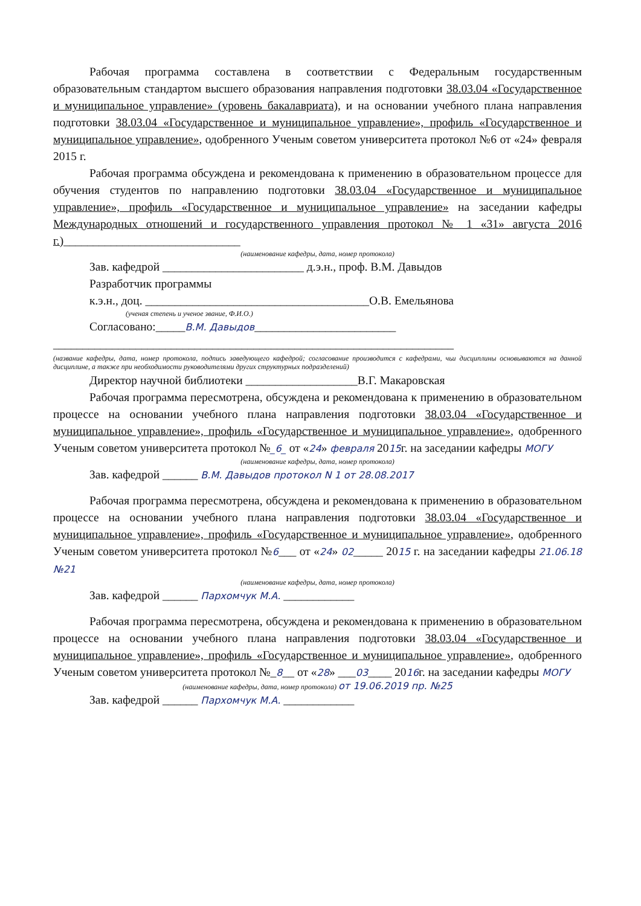Рабочая программа составлена в соответствии с Федеральным государственным образовательным стандартом высшего образования направления подготовки 38.03.04 «Государственное и муниципальное управление» (уровень бакалавриата), и на основании учебного плана направления подготовки 38.03.04 «Государственное и муниципальное управление», профиль «Государственное и муниципальное управление», одобренного Ученым советом университета протокол №6 от «24» февраля 2015 г.
Рабочая программа обсуждена и рекомендована к применению в образовательном процессе для обучения студентов по направлению подготовки 38.03.04 «Государственное и муниципальное управление», профиль «Государственное и муниципальное управление» на заседании кафедры Международных отношений и государственного управления протокол № 1 «31» августа 2016 г.)______________________________
(наименование кафедры, дата, номер протокола)
Зав. кафедрой ________________________ д.э.н., проф. В.М. Давыдов
Разработчик программы
к.э.н., доц. ______________________________________О.В. Емельянова
(ученая степень и ученое звание, Ф.И.О.)
Согласовано:_____В.М. Давыдов________________________
____________________________________________________________________
(название кафедры, дата, номер протокола, подпись заведующего кафедрой; согласование производится с кафедрами, чьи дисциплины основываются на данной дисциплине, а также при необходимости руководителями других структурных подразделений)
Директор научной библиотеки ___________________В.Г. Макаровская
Рабочая программа пересмотрена, обсуждена и рекомендована к применению в образовательном процессе на основании учебного плана направления подготовки 38.03.04 «Государственное и муниципальное управление», профиль «Государственное и муниципальное управление», одобренного Ученым советом университета протокол №_6_ от «24» февраля 2015г. на заседании кафедры МОГУ
(наименование кафедры, дата, номер протокола)
Зав. кафедрой ______ В.М. Давыдов протокол N 1 от 28.08.2017
Рабочая программа пересмотрена, обсуждена и рекомендована к применению в образовательном процессе на основании учебного плана направления подготовки 38.03.04 «Государственное и муниципальное управление», профиль «Государственное и муниципальное управление», одобренного Ученым советом университета протокол №6___ от «24» 02_____ 2015 г. на заседании кафедры 21.06.18 №21
(наименование кафедры, дата, номер протокола)
Зав. кафедрой ______ Пархомчук М.А. ____________
Рабочая программа пересмотрена, обсуждена и рекомендована к применению в образовательном процессе на основании учебного плана направления подготовки 38.03.04 «Государственное и муниципальное управление», профиль «Государственное и муниципальное управление», одобренного Ученым советом университета протокол №_8__ от «28» ___03____ 2016г. на заседании кафедры МОГУ
(наименование кафедры, дата, номер протокола) от 19.06.2019 пр. №25
Зав. кафедрой ______ Пархомчук М.А. ____________